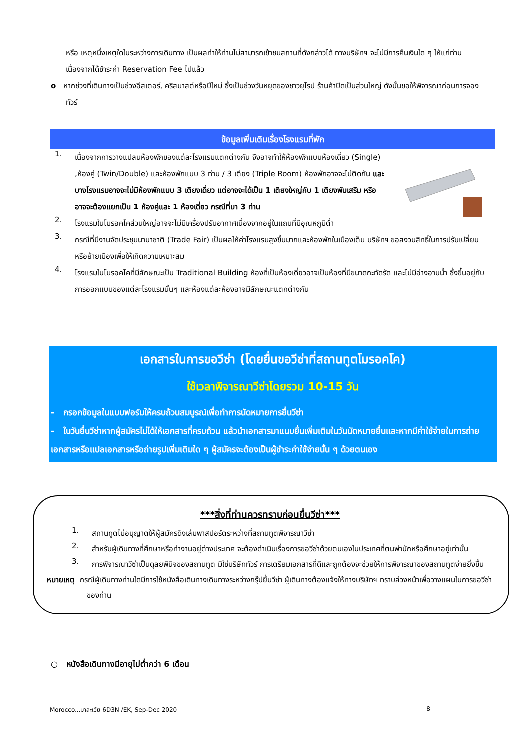หรือ เหตุหนึ่งเหตุใดในระหว่างการเดินทาง เป็นผลทำให้ท่านไม่สามารถเข้าชมสถานที่ดังกล่าวได้ ทางบริษัทฯ จะไม่มีการคืนเงินใด ๆ ให้แก่ท่าน เนื่องจากได้ชำระค่า Reservation Fee ไปแล้ว
o หากช่วงที่เดินทางเป็นช่วงอีสเตอร์, คริสมาสต์หรือปีใหม่ ซึ่งเป็นช่วงวันหยุดของชาวยุโรป ร้านค้าปิดเป็นส่วนใหญ่ ดังนั้นขอให้พิจารณาก่อนการจองทัวร์
ข้อมูลเพิ่มเติมเรื่องโรงแรมที่พัก
1.
เนื่องจากการวางแปลนห้องพักของแต่ละโรงแรมแตกต่างกัน จึงอาจทำให้ห้องพักแบบห้องเดี่ยว (Single) ,ห้องคู่ (Twin/Double) และห้องพักแบบ 3 ท่าน / 3 เตียง (Triple Room) ห้องพักอาจจะไม่ติดกัน และบางโรงแรมอาจจะไม่มีห้องพักแบบ 3 เตียงเดี่ยว แต่อาจจะได้เป็น 1 เตียงใหญ่กับ 1 เตียงพับเสริม หรืออาจจะต้องแยกเป็น 1 ห้องคู่และ 1 ห้องเดี่ยว กรณีที่มา 3 ท่าน
2.
โรงแรมในโมรอคโคส่วนใหญ่อาจจะไม่มีเครื่องปรับอากาศเนื่องจากอยู่ในแถบที่มีอุณหภูมิต่ำ
3.
กรณีที่มีงานจัดประชุมนานาชาติ (Trade Fair) เป็นผลให้ค่าโรงแรมสูงขึ้นมากและห้องพักในเมืองเต็ม บริษัทฯ ขอสงวนสิทธิ์ในการปรับเปลี่ยนหรือย้ายเมืองเพื่อให้เกิดความเหมาะสม
4.
โรงแรมในโมรอคโคที่มีลักษณะเป็น Traditional Building ห้องที่เป็นห้องเดี่ยวอาจเป็นห้องที่มีขนาดกะทัดรัด และไม่มีอ่างอาบน้ำ ซึ่งขึ้นอยู่กับการออกแบบของแต่ละโรงแรมนั้นๆ และห้องแต่ละห้องอาจมีลักษณะแตกต่างกัน
เอกสารในการขอวีซ่า (โดยยื่นขอวีซ่าที่สถานทูตโมรอคโค)
ใช้เวลาพิจารณาวีซ่าโดยรวม 10-15 วัน
- กรอกข้อมูลในแบบฟอร์มให้ครบถ้วนสมบูรณ์เพื่อทำการนัดหมายการยื่นวีซ่า
- ในวันยื่นวีซ่าหากผู้สมัครไม่ได้ให้เอกสารที่ครบถ้วน แล้วนำเอกสารมาแนบยื่นเพิ่มเติมในวันนัดหมายยื่นและหากมีค่าใช้จ่ายในการถ่ายเอกสารหรือแปลเอกสารหรือถ่ายรูปเพิ่มเติมใด ๆ ผู้สมัครจะต้องเป็นผู้ชำระค่าใช้จ่ายนั้น ๆ ด้วยตนเอง
***สิ่งที่ท่านควรทราบก่อนยื่นวีซ่า***
1.
สถานทูตไม่อนุญาตให้ผู้สมัครดึงเล่มพาสปอร์ตระหว่างที่สถานทูตพิจารณาวีซ่า
2.
สำหรับผู้เดินทางที่ศึกษาหรือทำงานอยู่ต่างประเทศ จะต้องดำเนินเรื่องการขอวีซ่าด้วยตนเองในประเทศที่ตนพำนักหรือศึกษาอยู่เท่านั้น
3.
การพิจารณาวีซ่าเป็นดุลยพินิจของสถานทูต มิใช่บริษัททัวร์ การเตรียมเอกสารที่ดีและถูกต้องจะช่วยให้การพิจารณาของสถานทูตง่ายยิ่งขึ้น
หมายเหตุ กรณีผู้เดินทางท่านใดมีการใช้หนังสือเดินทางเดินทางระหว่างกรุ๊ปยื่นวีซ่า ผู้เดินทางต้องแจ้งให้ทางบริษัทฯ ทราบล่วงหน้าเพื่อวางแผนในการขอวีซ่าของท่าน
○ หนังสือเดินทางมีอายุไม่ต่ำกว่า 6 เดือน
Morocco...มาละเว้ย 6D3N /EK, Sep-Dec 2020 8